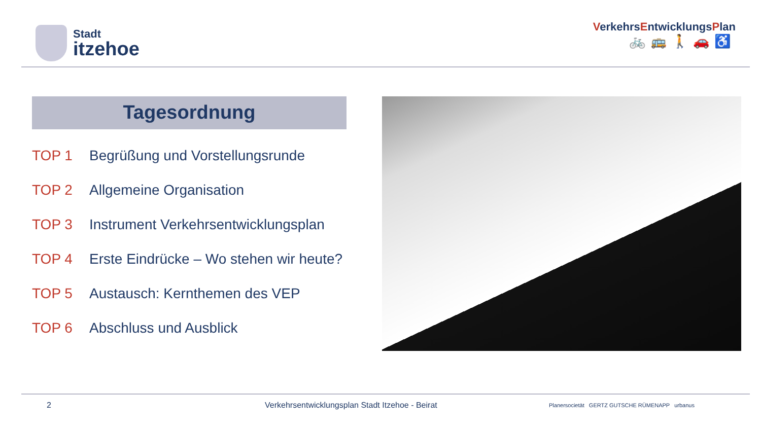Stadt
itzehoe
VerkehrsEntwicklungsPlan
🚲🚌🚶🚗♿
Tagesordnung
TOP 1 Begrüßung und Vorstellungsrunde
TOP 2 Allgemeine Organisation
TOP 3 Instrument Verkehrsentwicklungsplan
TOP 4 Erste Eindrücke – Wo stehen wir heute?
TOP 5 Austausch: Kernthemen des VEP
TOP 6 Abschluss und Ausblick
2 Verkehrsentwicklungsplan Stadt Itzehoe - Beirat
Planersocietät GERTZ GUTSCHE RÜMENAPP urbanus